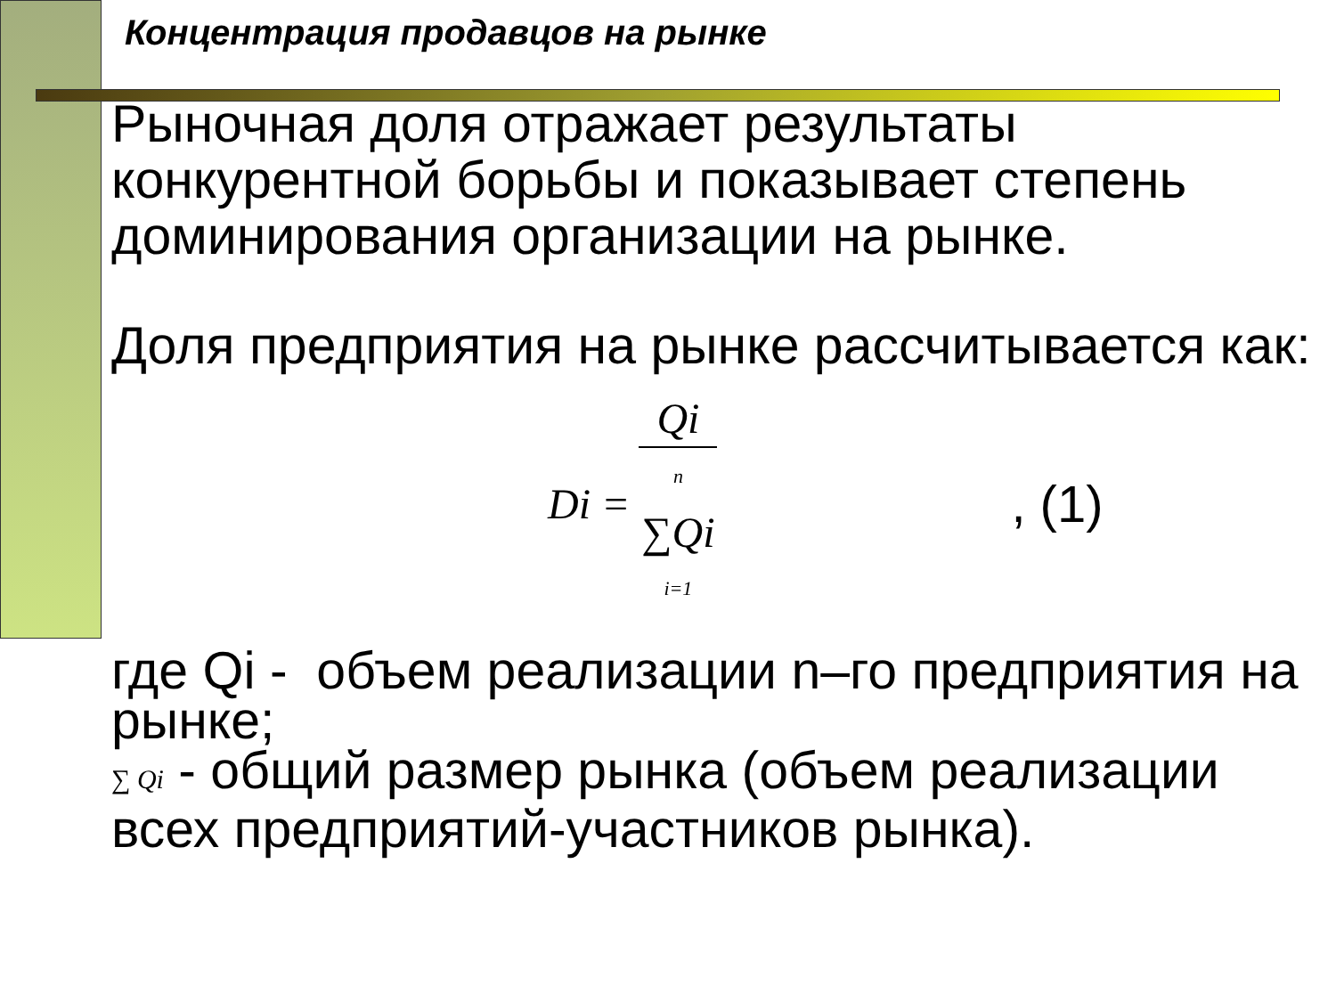Концентрация продавцов на рынке
Рыночная доля отражает результаты конкурентной борьбы и показывает степень доминирования организации на рынке.
Доля предприятия на рынке рассчитывается как:
Di = Qi n ∑Qi i=1, (1)
где Qi - объем реализации n–го предприятия на рынке;
∑ Qi - общий размер рынка (объем реализации всех предприятий-участников рынка).